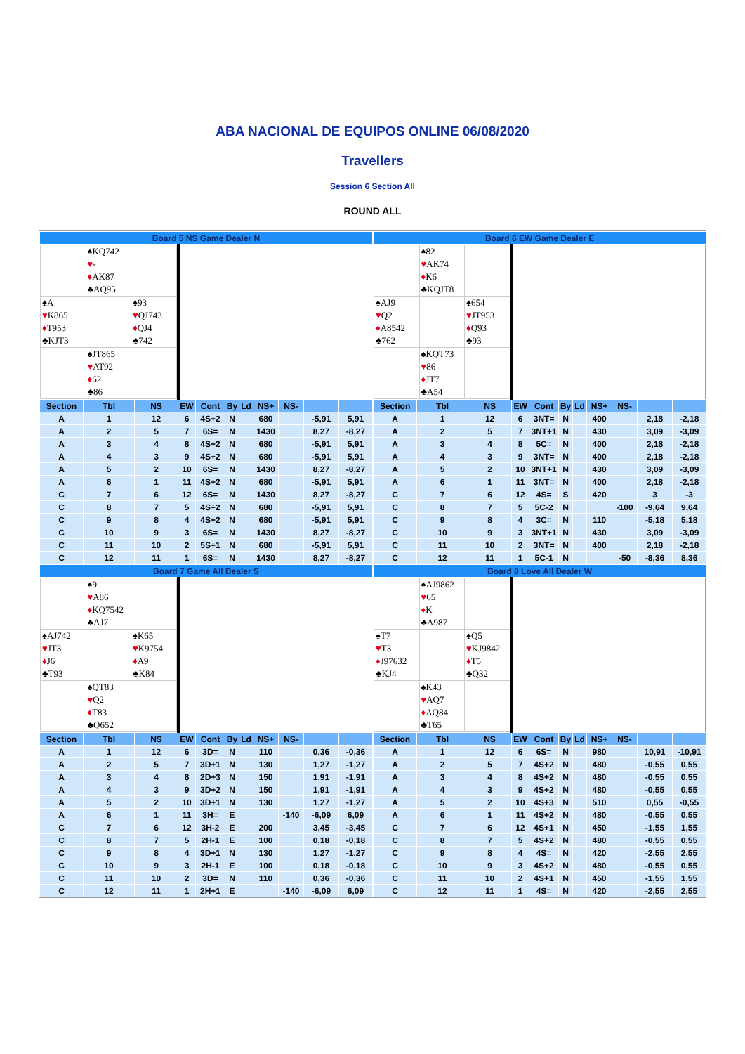ABA NACIONAL DE EQUIPOS ONLINE 06/08/2020
Travellers
Session 6 Section All
ROUND ALL
| Board 5 NS Game Dealer N | | | | | | | | | | |
| --- | --- | --- | --- | --- | --- | --- | --- | --- | --- | --- |
| / / ♠KQ742 ♥ - ♦ AK87 ♣AQ95 / / / ♠A ♥ K865 ♦ T953 ♣KJT3 / / ♠93 ♥ QJ743 ♦ QJ4 ♣742 / / / ♠JT865 ♥ AT92 ♦ 62 ♣86 / / | | | | | | | | | | |
| Section | Tbl | NS | EW | Cont | By | Ld | NS+ | NS- | | |
| A | 1 | 12 | 6 | 4S+2 | N | | 680 | | -5,91 | 5,91 |
| A | 2 | 5 | 7 | 6S= | N | | 1430 | | 8,27 | -8,27 |
| A | 3 | 4 | 8 | 4S+2 | N | | 680 | | -5,91 | 5,91 |
| A | 4 | 3 | 9 | 4S+2 | N | | 680 | | -5,91 | 5,91 |
| A | 5 | 2 | 10 | 6S= | N | | 1430 | | 8,27 | -8,27 |
| A | 6 | 1 | 11 | 4S+2 | N | | 680 | | -5,91 | 5,91 |
| C | 7 | 6 | 12 | 6S= | N | | 1430 | | 8,27 | -8,27 |
| C | 8 | 7 | 5 | 4S+2 | N | | 680 | | -5,91 | 5,91 |
| C | 9 | 8 | 4 | 4S+2 | N | | 680 | | -5,91 | 5,91 |
| C | 10 | 9 | 3 | 6S= | N | | 1430 | | 8,27 | -8,27 |
| C | 11 | 10 | 2 | 5S+1 | N | | 680 | | -5,91 | 5,91 |
| C | 12 | 11 | 1 | 6S= | N | | 1430 | | 8,27 | -8,27 |
| Board 6 EW Game Dealer E | | | | | | | | | | |
| --- | --- | --- | --- | --- | --- | --- | --- | --- | --- | --- |
| / / ♠82 ♥ AK74 ♦ K6 ♣KQJT8 / / / ♠AJ9 ♥ Q2 ♦ A8542 ♣762 / / ♠654 ♥ JT953 ♦ Q93 ♣93 / / / ♠KQT73 ♥ 86 ♦ JT7 ♣A54 / / | | | | | | | | | | |
| Section | Tbl | NS | EW | Cont | By | Ld | NS+ | NS- | | |
| A | 1 | 12 | 6 | 3NT= | N | | 400 | | 2,18 | -2,18 |
| A | 2 | 5 | 7 | 3NT+1 | N | | 430 | | 3,09 | -3,09 |
| A | 3 | 4 | 8 | 5C= | N | | 400 | | 2,18 | -2,18 |
| A | 4 | 3 | 9 | 3NT= | N | | 400 | | 2,18 | -2,18 |
| A | 5 | 2 | 10 | 3NT+1 | N | | 430 | | 3,09 | -3,09 |
| A | 6 | 1 | 11 | 3NT= | N | | 400 | | 2,18 | -2,18 |
| C | 7 | 6 | 12 | 4S= | S | | 420 | | 3 | -3 |
| C | 8 | 7 | 5 | 5C-2 | N | | | -100 | -9,64 | 9,64 |
| C | 9 | 8 | 4 | 3C= | N | | 110 | | -5,18 | 5,18 |
| C | 10 | 9 | 3 | 3NT+1 | N | | 430 | | 3,09 | -3,09 |
| C | 11 | 10 | 2 | 3NT= | N | | 400 | | 2,18 | -2,18 |
| C | 12 | 11 | 1 | 5C-1 | N | | | -50 | -8,36 | 8,36 |
| Board 7 Game All Dealer S | | | | | | | | | | |
| --- | --- | --- | --- | --- | --- | --- | --- | --- | --- | --- |
| / / ♠9 ♥ A86 ♦ KQ7542 ♣AJ7 / / / ♠AJ742 ♥ JT3 ♦ J6 ♣T93 / / ♠K65 ♥ K9754 ♦ A9 ♣K84 / / / ♠QT83 ♥ Q2 ♦ T83 ♣Q652 / / | | | | | | | | | | |
| Section | Tbl | NS | EW | Cont | By | Ld | NS+ | NS- | | |
| A | 1 | 12 | 6 | 3D= | N | | 110 | | 0,36 | -0,36 |
| A | 2 | 5 | 7 | 3D+1 | N | | 130 | | 1,27 | -1,27 |
| A | 3 | 4 | 8 | 2D+3 | N | | 150 | | 1,91 | -1,91 |
| A | 4 | 3 | 9 | 3D+2 | N | | 150 | | 1,91 | -1,91 |
| A | 5 | 2 | 10 | 3D+1 | N | | 130 | | 1,27 | -1,27 |
| A | 6 | 1 | 11 | 3H= | E | | | -140 | -6,09 | 6,09 |
| C | 7 | 6 | 12 | 3H-2 | E | | 200 | | 3,45 | -3,45 |
| C | 8 | 7 | 5 | 2H-1 | E | | 100 | | 0,18 | -0,18 |
| C | 9 | 8 | 4 | 3D+1 | N | | 130 | | 1,27 | -1,27 |
| C | 10 | 9 | 3 | 2H-1 | E | | 100 | | 0,18 | -0,18 |
| C | 11 | 10 | 2 | 3D= | N | | 110 | | 0,36 | -0,36 |
| C | 12 | 11 | 1 | 2H+1 | E | | | -140 | -6,09 | 6,09 |
| Board 8 Love All Dealer W | | | | | | | | | | |
| --- | --- | --- | --- | --- | --- | --- | --- | --- | --- | --- |
| / / ♠AJ9862 ♥ 65 ♦ K ♣A987 / / / ♠T7 ♥ T3 ♦ J97632 ♣KJ4 / / ♠Q5 ♥ KJ9842 ♦ T5 ♣Q32 / / / ♠K43 ♥ AQ7 ♦ AQ84 ♣T65 / / | | | | | | | | | | |
| Section | Tbl | NS | EW | Cont | By | Ld | NS+ | NS- | | |
| A | 1 | 12 | 6 | 6S= | N | | 980 | | 10,91 | -10,91 |
| A | 2 | 5 | 7 | 4S+2 | N | | 480 | | -0,55 | 0,55 |
| A | 3 | 4 | 8 | 4S+2 | N | | 480 | | -0,55 | 0,55 |
| A | 4 | 3 | 9 | 4S+2 | N | | 480 | | -0,55 | 0,55 |
| A | 5 | 2 | 10 | 4S+3 | N | | 510 | | 0,55 | -0,55 |
| A | 6 | 1 | 11 | 4S+2 | N | | 480 | | -0,55 | 0,55 |
| C | 7 | 6 | 12 | 4S+1 | N | | 450 | | -1,55 | 1,55 |
| C | 8 | 7 | 5 | 4S+2 | N | | 480 | | -0,55 | 0,55 |
| C | 9 | 8 | 4 | 4S= | N | | 420 | | -2,55 | 2,55 |
| C | 10 | 9 | 3 | 4S+2 | N | | 480 | | -0,55 | 0,55 |
| C | 11 | 10 | 2 | 4S+1 | N | | 450 | | -1,55 | 1,55 |
| C | 12 | 11 | 1 | 4S= | N | | 420 | | -2,55 | 2,55 |